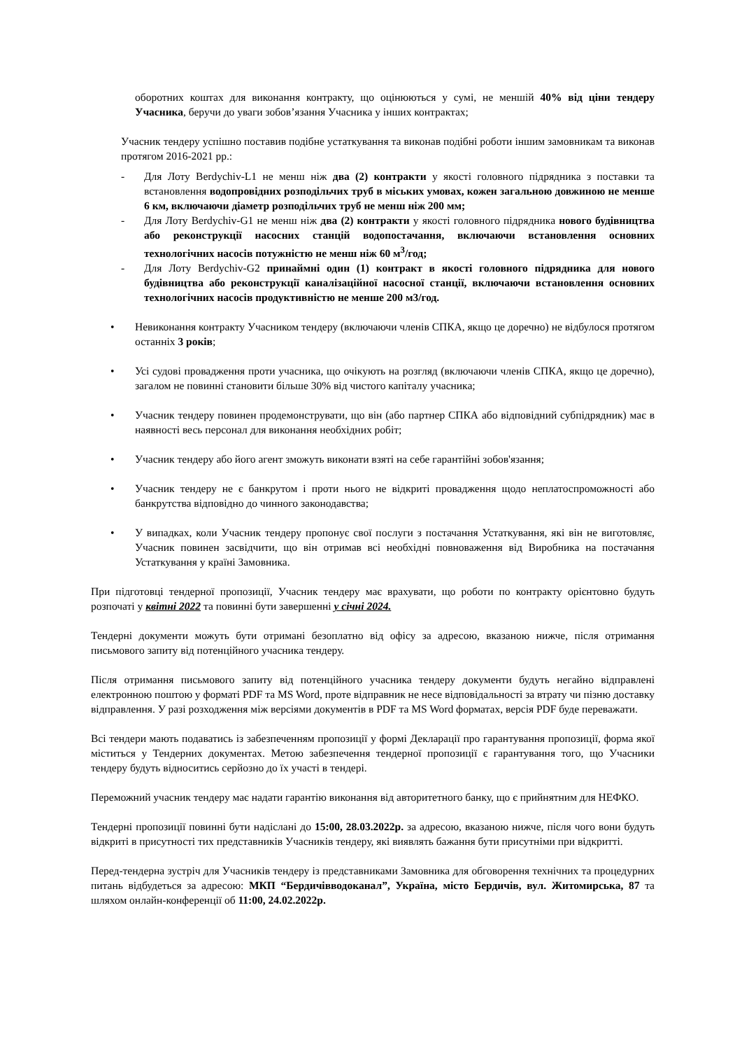оборотних коштах для виконання контракту, що оцінюються у сумі, не меншій 40% від ціни тендеру Учасника, беручи до уваги зобов’язання Учасника у інших контрактах;
Учасник тендеру успішно поставив подібне устаткування та виконав подібні роботи іншим замовникам та виконав протягом 2016-2021 рр.:
- Для Лоту Berdychiv-L1 не менш ніж два (2) контракти у якості головного підрядника з поставки та встановлення водопровідних розподільчих труб в міських умовах, кожен загальною довжиною не менше 6 км, включаючи діаметр розподільчих труб не менш ніж 200 мм;
- Для Лоту Berdychiv-G1 не менш ніж два (2) контракти у якості головного підрядника нового будівництва або реконструкції насосних станцій водопостачання, включаючи встановлення основних технологічних насосів потужністю не менш ніж 60 м<sup>3</sup>/год;
- Для Лоту Berdychiv-G2 принаймні один (1) контракт в якості головного підрядника для нового будівництва або реконструкції каналізаційної насосної станції, включаючи встановлення основних технологічних насосів продуктивністю не менше 200 м3/год.
• Невиконання контракту Учасником тендеру (включаючи членів СПКА, якщо це доречно) не відбулося протягом останніх 3 років;
• Усі судові провадження проти учасника, що очікують на розгляд (включаючи членів СПКА, якщо це доречно), загалом не повинні становити більше 30% від чистого капіталу учасника;
• Учасник тендеру повинен продемонструвати, що він (або партнер СПКА або відповідний субпідрядник) має в наявності весь персонал для виконання необхідних робіт;
• Учасник тендеру або його агент зможуть виконати взяті на себе гарантійні зобов'язання;
• Учасник тендеру не є банкрутом і проти нього не відкриті провадження щодо неплатоспроможності або банкрутства відповідно до чинного законодавства;
• У випадках, коли Учасник тендеру пропонує свої послуги з постачання Устаткування, які він не виготовляє, Учасник повинен засвідчити, що він отримав всі необхідні повноваження від Виробника на постачання Устаткування у країні Замовника.
При підготовці тендерної пропозиції, Учасник тендеру має врахувати, що роботи по контракту орієнтовно будуть розпочаті у квітні 2022 та повинні бути завершенні у січні 2024.
Тендерні документи можуть бути отримані безоплатно від офісу за адресою, вказаною нижче, після отримання письмового запиту від потенційного учасника тендеру.
Після отримання письмового запиту від потенційного учасника тендеру документи будуть негайно відправлені електронною поштою у форматі PDF та MS Word, проте відправник не несе відповідальності за втрату чи пізню доставку відправлення. У разі розходження між версіями документів в PDF та MS Word форматах, версія PDF буде переважати.
Всі тендери мають подаватись із забезпеченням пропозиції у формі Декларації про гарантування пропозиції, форма якої міститься у Тендерних документах. Метою забезпечення тендерної пропозиції є гарантування того, що Учасники тендеру будуть відноситись серйозно до їх участі в тендері.
Переможний учасник тендеру має надати гарантію виконання від авторитетного банку, що є прийнятним для НЕФКО.
Тендерні пропозиції повинні бути надіслані до 15:00, 28.03.2022р. за адресою, вказаною нижче, після чого вони будуть відкриті в присутності тих представників Учасників тендеру, які виявлять бажання бути присутніми при відкритті.
Перед-тендерна зустріч для Учасників тендеру із представниками Замовника для обговорення технічних та процедурних питань відбудеться за адресою: МКП “Бердичівводоканал”, Україна, місто Бердичів, вул. Житомирська, 87 та шляхом онлайн-конференції об 11:00, 24.02.2022р.